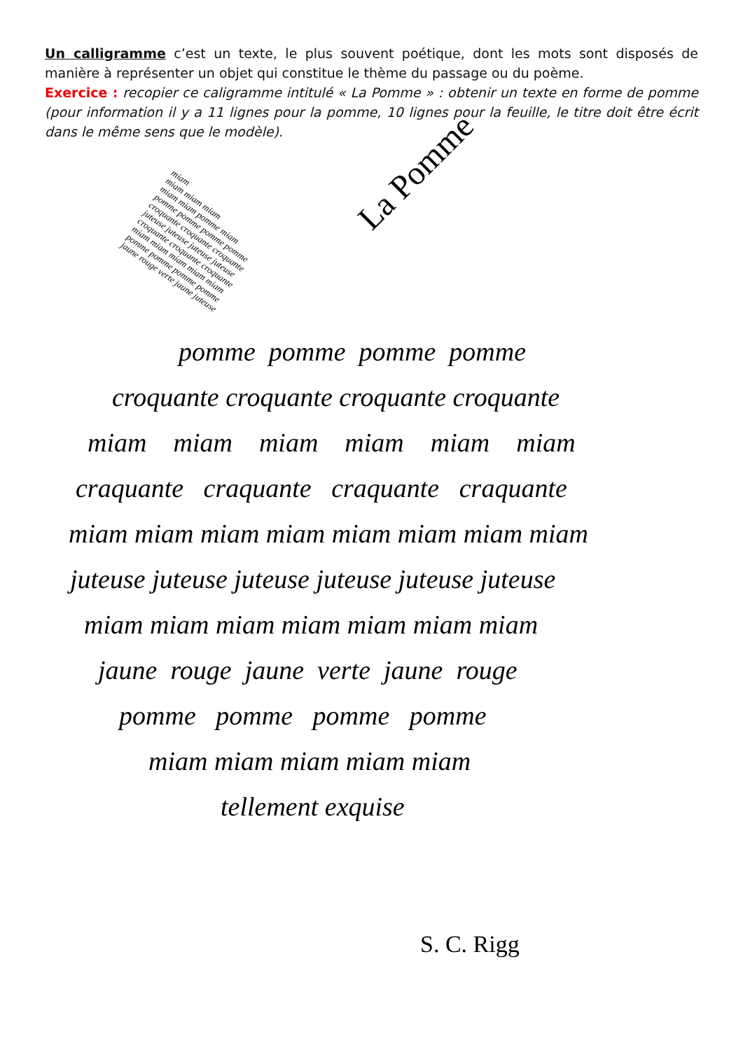Un calligramme c’est un texte, le plus souvent poétique, dont les mots sont disposés de manière à représenter un objet qui constitue le thème du passage ou du poème.
Exercice : recopier ce caligramme intitulé « La Pomme » : obtenir un texte en forme de pomme (pour information il y a 11 lignes pour la pomme, 10 lignes pour la feuille, le titre doit être écrit dans le même sens que le modèle).
miam
miam miam miam
miam miam pomme miam
pomme pomme pomme pomme
croquante croquante croquante
juteuse juteuse juteuse juteuse
croquante croquante croquante
miam miam miam miam miam
pomme pomme pomme pomme
jaune rouge verte jaune juteuse
La Pomme
pomme pomme pomme pomme
croquante croquante croquante croquante
miam miam miam miam miam miam
craquante craquante craquante craquante
miam miam miam miam miam miam miam miam
juteuse juteuse juteuse juteuse juteuse juteuse
miam miam miam miam miam miam miam
jaune rouge jaune verte jaune rouge
pomme pomme pomme pomme
miam miam miam miam miam
tellement exquise
S. C. Rigg